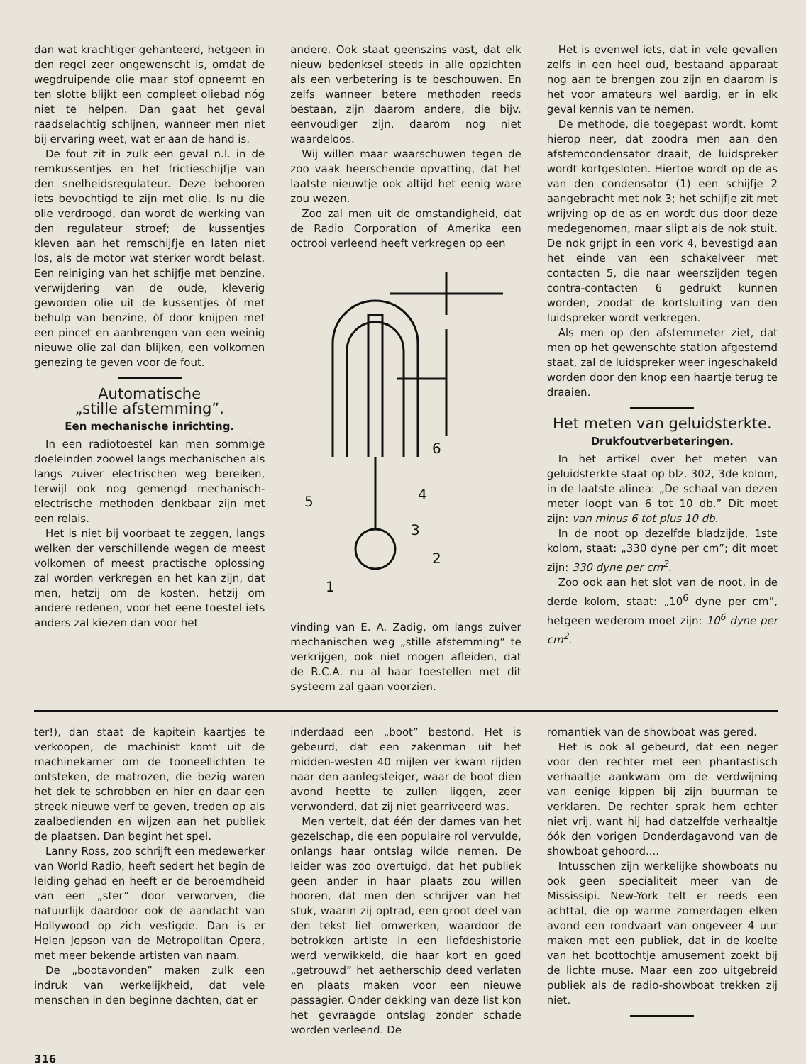dan wat krachtiger gehanteerd, hetgeen in den regel zeer ongewenscht is, omdat de wegdruipende olie maar stof opneemt en ten slotte blijkt een compleet oliebad nóg niet te helpen. Dan gaat het geval raadselachtig schijnen, wanneer men niet bij ervaring weet, wat er aan de hand is.
De fout zit in zulk een geval n.l. in de remkussentjes en het frictieschijfje van den snelheidsregulateur. Deze behooren iets bevochtigd te zijn met olie. Is nu die olie verdroogd, dan wordt de werking van den regulateur stroef; de kussentjes kleven aan het remschijfje en laten niet los, als de motor wat sterker wordt belast. Een reiniging van het schijfje met benzine, verwijdering van de oude, kleverig geworden olie uit de kussentjes òf met behulp van benzine, òf door knijpen met een pincet en aanbrengen van een weinig nieuwe olie zal dan blijken, een volkomen genezing te geven voor de fout.
Automatische
„stille afstemming”.
Een mechanische inrichting.
In een radiotoestel kan men sommige doeleinden zoowel langs mechanischen als langs zuiver electrischen weg bereiken, terwijl ook nog gemengd mechanisch-electrische methoden denkbaar zijn met een relais.
Het is niet bij voorbaat te zeggen, langs welken der verschillende wegen de meest volkomen of meest practische oplossing zal worden verkregen en het kan zijn, dat men, hetzij om de kosten, hetzij om andere redenen, voor het eene toestel iets anders zal kiezen dan voor het
andere. Ook staat geenszins vast, dat elk nieuw bedenksel steeds in alle opzichten als een verbetering is te beschouwen. En zelfs wanneer betere methoden reeds bestaan, zijn daarom andere, die bijv. eenvoudiger zijn, daarom nog niet waardeloos.
Wij willen maar waarschuwen tegen de zoo vaak heerschende opvatting, dat het laatste nieuwtje ook altijd het eenig ware zou wezen.
Zoo zal men uit de omstandigheid, dat de Radio Corporation of Amerika een octrooi verleend heeft verkregen op een
6
4
3
2
1
5
vinding van E. A. Zadig, om langs zuiver mechanischen weg „stille afstemming” te verkrijgen, ook niet mogen afleiden, dat de R.C.A. nu al haar toestellen met dit systeem zal gaan voorzien.
Het is evenwel iets, dat in vele gevallen zelfs in een heel oud, bestaand apparaat nog aan te brengen zou zijn en daarom is het voor amateurs wel aardig, er in elk geval kennis van te nemen.
De methode, die toegepast wordt, komt hierop neer, dat zoodra men aan den afstemcondensator draait, de luidspreker wordt kortgesloten. Hiertoe wordt op de as van den condensator (1) een schijfje 2 aangebracht met nok 3; het schijfje zit met wrijving op de as en wordt dus door deze medegenomen, maar slipt als de nok stuit. De nok grijpt in een vork 4, bevestigd aan het einde van een schakelveer met contacten 5, die naar weerszijden tegen contra-contacten 6 gedrukt kunnen worden, zoodat de kortsluiting van den luidspreker wordt verkregen.
Als men op den afstemmeter ziet, dat men op het gewenschte station afgestemd staat, zal de luidspreker weer ingeschakeld worden door den knop een haartje terug te draaien.
Het meten van geluidsterkte.
Drukfoutverbeteringen.
In het artikel over het meten van geluidsterkte staat op blz. 302, 3de kolom, in de laatste alinea: „De schaal van dezen meter loopt van 6 tot 10 db.” Dit moet zijn: van minus 6 tot plus 10 db.
In de noot op dezelfde bladzijde, 1ste kolom, staat: „330 dyne per cm”; dit moet zijn: 330 dyne per cm<sup>2</sup>.
Zoo ook aan het slot van de noot, in de derde kolom, staat: „10<sup>6</sup> dyne per cm”, hetgeen wederom moet zijn: 10<sup>6</sup> dyne per cm<sup>2</sup>.
ter!), dan staat de kapitein kaartjes te verkoopen, de machinist komt uit de machinekamer om de tooneellichten te ontsteken, de matrozen, die bezig waren het dek te schrobben en hier en daar een streek nieuwe verf te geven, treden op als zaalbedienden en wijzen aan het publiek de plaatsen. Dan begint het spel.
Lanny Ross, zoo schrijft een medewerker van World Radio, heeft sedert het begin de leiding gehad en heeft er de beroemdheid van een „ster” door verworven, die natuurlijk daardoor ook de aandacht van Hollywood op zich vestigde. Dan is er Helen Jepson van de Metropolitan Opera, met meer bekende artisten van naam.
De „bootavonden” maken zulk een indruk van werkelijkheid, dat vele menschen in den beginne dachten, dat er
inderdaad een „boot” bestond. Het is gebeurd, dat een zakenman uit het midden-westen 40 mijlen ver kwam rijden naar den aanlegsteiger, waar de boot dien avond heette te zullen liggen, zeer verwonderd, dat zij niet gearriveerd was.
Men vertelt, dat één der dames van het gezelschap, die een populaire rol vervulde, onlangs haar ontslag wilde nemen. De leider was zoo overtuigd, dat het publiek geen ander in haar plaats zou willen hooren, dat men den schrijver van het stuk, waarin zij optrad, een groot deel van den tekst liet omwerken, waardoor de betrokken artiste in een liefdeshistorie werd verwikkeld, die haar kort en goed „getrouwd” het aetherschip deed verlaten en plaats maken voor een nieuwe passagier. Onder dekking van deze list kon het gevraagde ontslag zonder schade worden verleend. De
romantiek van de showboat was gered.
Het is ook al gebeurd, dat een neger voor den rechter met een phantastisch verhaaltje aankwam om de verdwijning van eenige kippen bij zijn buurman te verklaren. De rechter sprak hem echter niet vrij, want hij had datzelfde verhaaltje óók den vorigen Donderdagavond van de showboat gehoord....
Intusschen zijn werkelijke showboats nu ook geen specialiteit meer van de Mississipi. New-York telt er reeds een achttal, die op warme zomerdagen elken avond een rondvaart van ongeveer 4 uur maken met een publiek, dat in de koelte van het boottochtje amusement zoekt bij de lichte muse. Maar een zoo uitgebreid publiek als de radio-showboat trekken zij niet.
316